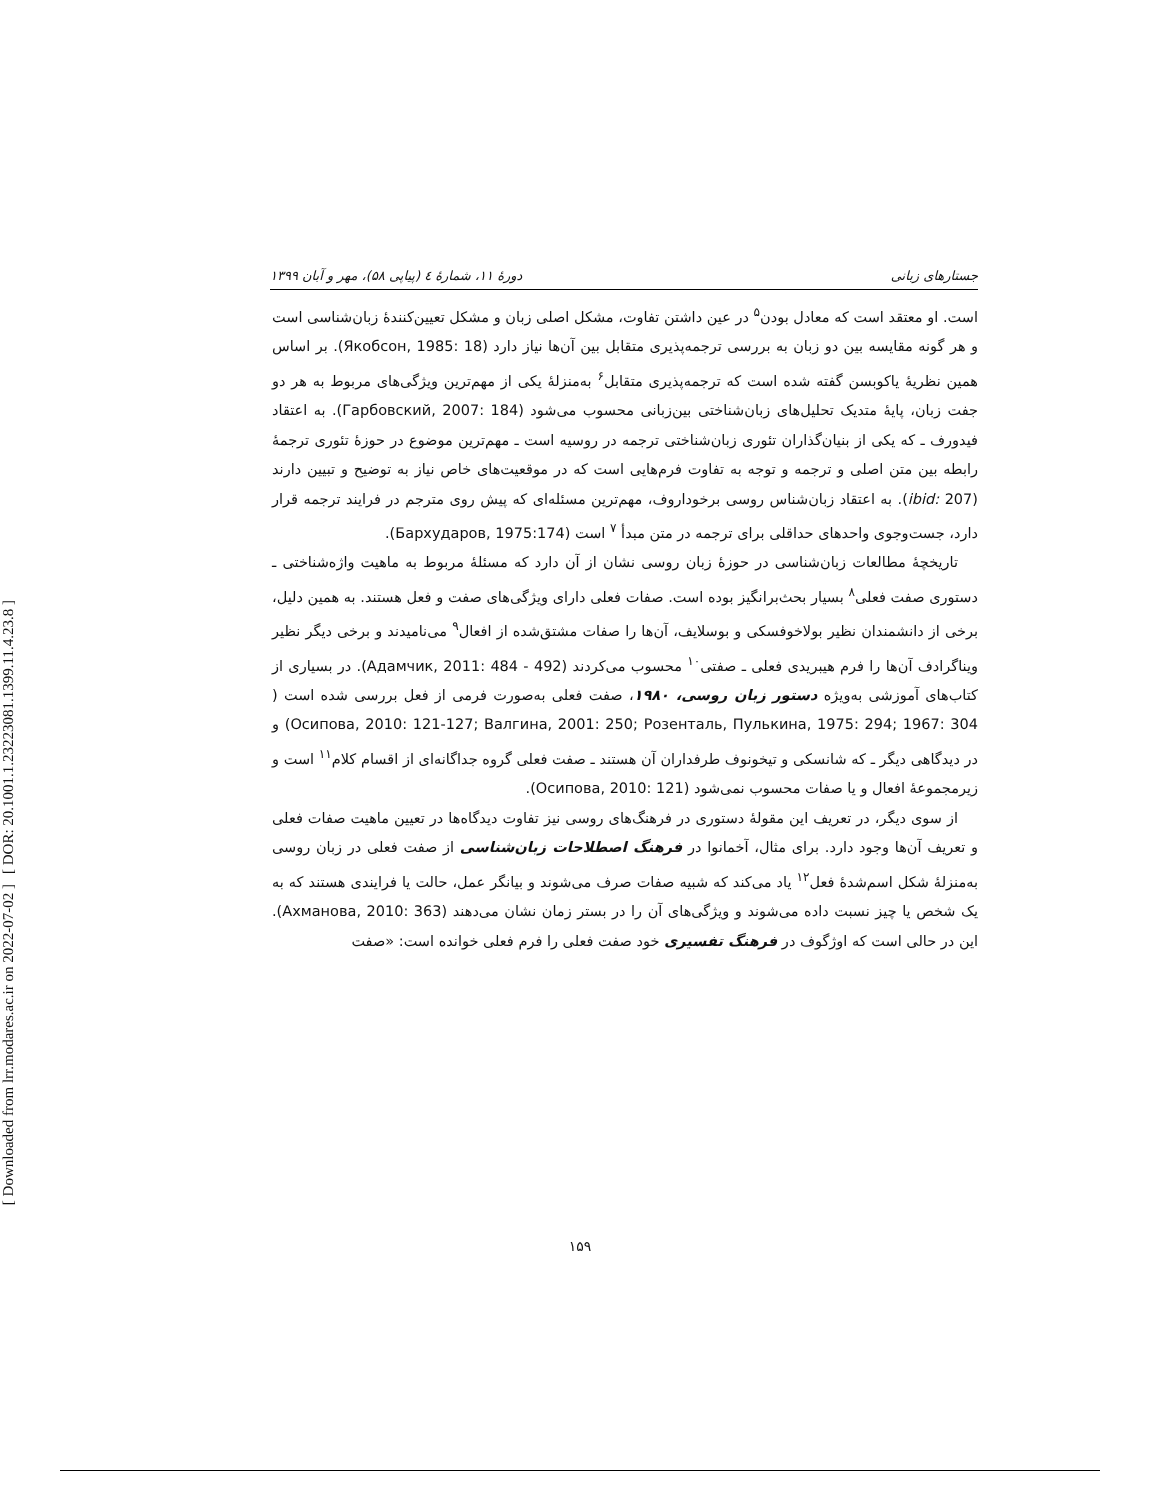[ DOR: 20.1001.1.23223081.1399.11.4.23.8 ]
[ Downloaded from lrr.modares.ac.ir on 2022-07-02 ]
جستارهای زبانی دورۀ ۱۱، شمارۀ ٤ (پیاپی ۵۸)، مهر و آبان ۱۳۹۹
است. او معتقد است که معادل بودن<sup>۵</sup> در عین داشتن تفاوت، مشکل اصلی زبان و مشکل تعیین‌کنندۀ زبان‌شناسی است و هر گونه مقایسه بین دو زبان به بررسی ترجمه‌پذیری متقابل بین آن‌ها نیاز دارد (Якобсон, 1985: 18). بر اساس همین نظریۀ یاکوبسن گفته شده است که ترجمه‌پذیری متقابل<sup>۶</sup> به‌منزلۀ یکی از مهم‌ترین ویژگی‌های مربوط به هر دو جفت زبان، پایۀ متدیک تحلیل‌های زبان‌شناختی بین‌زبانی محسوب می‌شود (Гарбовский, 2007: 184). به اعتقاد فیدورف ـ که یکی از بنیان‌گذاران تئوری زبان‌شناختی ترجمه در روسیه است ـ مهم‌ترین موضوع در حوزۀ تئوری ترجمۀ رابطه بین متن اصلی و ترجمه و توجه به تفاوت فرم‌هایی است که در موقعیت‌های خاص نیاز به توضیح و تبیین دارند (ibid: 207). به اعتقاد زبان‌شناس روسی برخوداروف، مهم‌ترین مسئله‌ای که پیش روی مترجم در فرایند ترجمه قرار دارد، جست‌وجوی واحدهای حداقلی برای ترجمه در متن مبدأ <sup>۷</sup> است (Бархударов, 1975:174).
تاریخچۀ مطالعات زبان‌شناسی در حوزۀ زبان روسی نشان از آن دارد که مسئلۀ مربوط به ماهیت واژه‌شناختی ـ دستوری صفت فعلی<sup>۸</sup> بسیار بحث‌برانگیز بوده است. صفات فعلی دارای ویژگی‌های صفت و فعل هستند. به همین دلیل، برخی از دانشمندان نظیر بولاخوفسکی و بوسلایف، آن‌ها را صفات مشتق‌شده از افعال<sup>۹</sup> می‌نامیدند و برخی دیگر نظیر ویناگرادف آن‌ها را فرم هیبریدی فعلی ـ صفتی<sup>۱۰</sup> محسوب می‌کردند (Адамчик, 2011: 484 - 492). در بسیاری از کتاب‌های آموزشی به‌ویژه دستور زبان روسی، ۱۹۸۰، صفت فعلی به‌صورت فرمی از فعل بررسی شده است ( Осипова, 2010: 121-127; Валгина, 2001: 250; Розенталь, Пулькина, 1975: 294; 1967: 304) و در دیدگاهی دیگر ـ که شانسکی و تیخونوف طرفداران آن هستند ـ صفت فعلی گروه جداگانه‌ای از اقسام کلام<sup>۱۱</sup> است و زیرمجموعۀ افعال و یا صفات محسوب نمی‌شود (Осипова, 2010: 121).
از سوی دیگر، در تعریف این مقولۀ دستوری در فرهنگ‌های روسی نیز تفاوت دیدگاه‌ها در تعیین ماهیت صفات فعلی و تعریف آن‌ها وجود دارد. برای مثال، آخمانوا در فرهنگ اصطلاحات زبان‌شناسی از صفت فعلی در زبان روسی به‌منزلۀ شکل اسم‌شدۀ فعل<sup>۱۲</sup> یاد می‌کند که شبیه صفات صرف می‌شوند و بیانگر عمل، حالت یا فرایندی هستند که به یک شخص یا چیز نسبت داده می‌شوند و ویژگی‌های آن را در بستر زمان نشان می‌دهند (Ахманова, 2010: 363). این در حالی است که اوژگوف در فرهنگ تفسیری خود صفت فعلی را فرم فعلی خوانده است: «صفت
۱۵۹